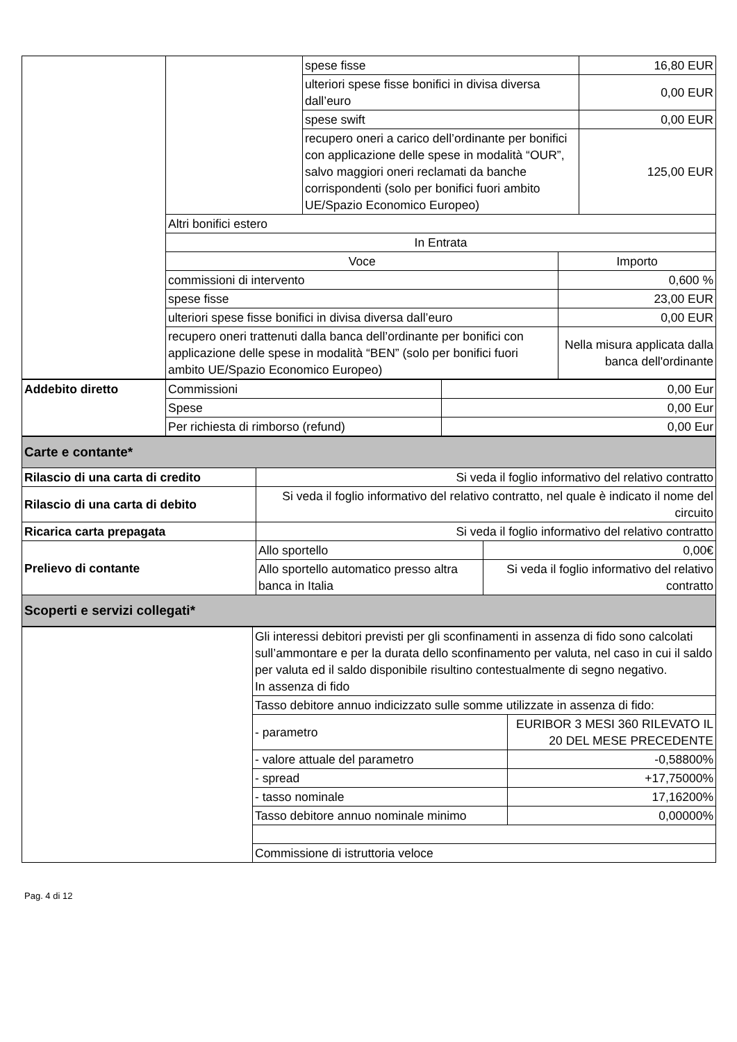| | | spese fisse | | 16,80 EUR |
| | | ulteriori spese fisse bonifici in divisa diversa dall’euro | | 0,00 EUR |
| | | spese swift | | 0,00 EUR |
| | | recupero oneri a carico dell’ordinante per bonifici con applicazione delle spese in modalità “OUR”, salvo maggiori oneri reclamati da banche corrispondenti (solo per bonifici fuori ambito UE/Spazio Economico Europeo) | | 125,00 EUR |
| | Altri bonifici estero | | | |
| | In Entrata | | | |
| | Voce | | Importo | |
| | commissioni di intervento | | 0,600 % | |
| | spese fisse | | 23,00 EUR | |
| | ulteriori spese fisse bonifici in divisa diversa dall’euro | | 0,00 EUR | |
| | recupero oneri trattenuti dalla banca dell’ordinante per bonifici con applicazione delle spese in modalità “BEN” (solo per bonifici fuori ambito UE/Spazio Economico Europeo) | | Nella misura applicata dalla banca dell'ordinante | |
| Addebito diretto | Commissioni | 0,00 Eur |
| | Spese | 0,00 Eur |
| | Per richiesta di rimborso (refund) | 0,00 Eur |
| Carte e contante* | | |
| Rilascio di una carta di credito | Si veda il foglio informativo del relativo contratto | |
| Rilascio di una carta di debito | Si veda il foglio informativo del relativo contratto, nel quale è indicato il nome del circuito | |
| Ricarica carta prepagata | Si veda il foglio informativo del relativo contratto | |
| Prelievo di contante | Allo sportello | 0,00€ |
| | Allo sportello automatico presso altra banca in Italia | Si veda il foglio informativo del relativo contratto |
| Scoperti e servizi collegati* | | |
| | Gli interessi debitori previsti per gli sconfinamenti in assenza di fido sono calcolati sull’ammontare e per la durata dello sconfinamento per valuta, nel caso in cui il saldo per valuta ed il saldo disponibile risultino contestualmente di segno negativo. In assenza di fido | |
| | Tasso debitore annuo indicizzato sulle somme utilizzate in assenza di fido: | |
| | - parametro | EURIBOR 3 MESI 360 RILEVATO IL 20 DEL MESE PRECEDENTE |
| | - valore attuale del parametro | -0,58800% |
| | - spread | +17,75000% |
| | - tasso nominale | 17,16200% |
| | Tasso debitore annuo nominale minimo | 0,00000% |
| | Commissione di istruttoria veloce | |
Pag. 4 di 12